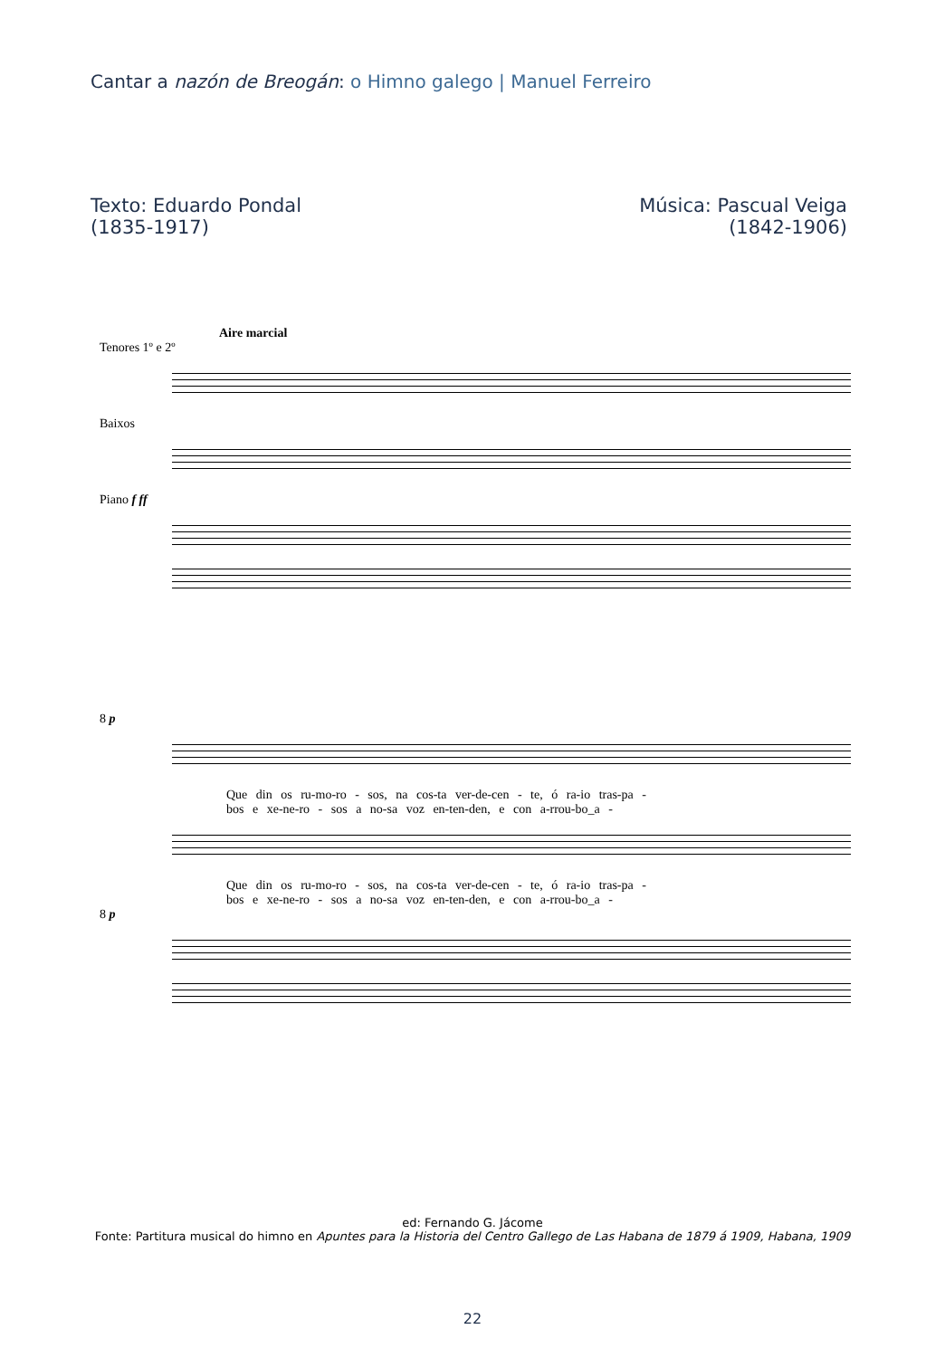Cantar a nazón de Breogán: o Himno galego | Manuel Ferreiro
Texto: Eduardo Pondal
(1835-1917)
Música: Pascual Veiga
(1842-1906)
Aire marcial
Tenores 1º e 2º
Baixos
Piano f ff
8 p
Que din os ru-mo-ro - sos, na cos-ta ver-de-cen - te, ó ra-io tras-pa -
bos e xe-ne-ro - sos a no-sa voz en-ten-den, e con a-rrou-bo_a -
Que din os ru-mo-ro - sos, na cos-ta ver-de-cen - te, ó ra-io tras-pa -
bos e xe-ne-ro - sos a no-sa voz en-ten-den, e con a-rrou-bo_a -
8 p
ed: Fernando G. Jácome
Fonte: Partitura musical do himno en Apuntes para la Historia del Centro Gallego de Las Habana de 1879 á 1909, Habana, 1909
22